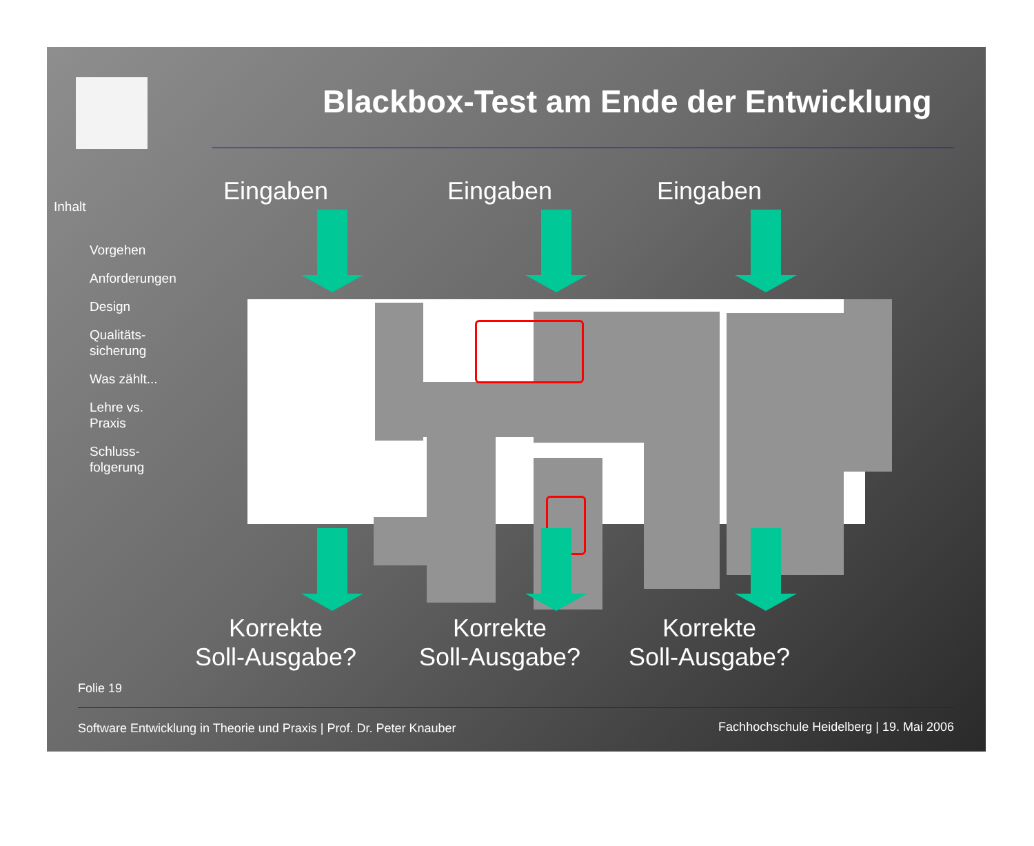Blackbox-Test am Ende der Entwicklung
Inhalt
Vorgehen
Anforderungen
Design
Qualitäts-
sicherung
Was zählt...
Lehre vs.
Praxis
Schluss-
folgerung
Eingaben Eingaben Eingaben
Korrekte
Soll-Ausgabe?
Korrekte
Soll-Ausgabe?
Korrekte
Soll-Ausgabe?
Folie 19
Software Entwicklung in Theorie und Praxis | Prof. Dr. Peter Knauber
Fachhochschule Heidelberg | 19. Mai 2006